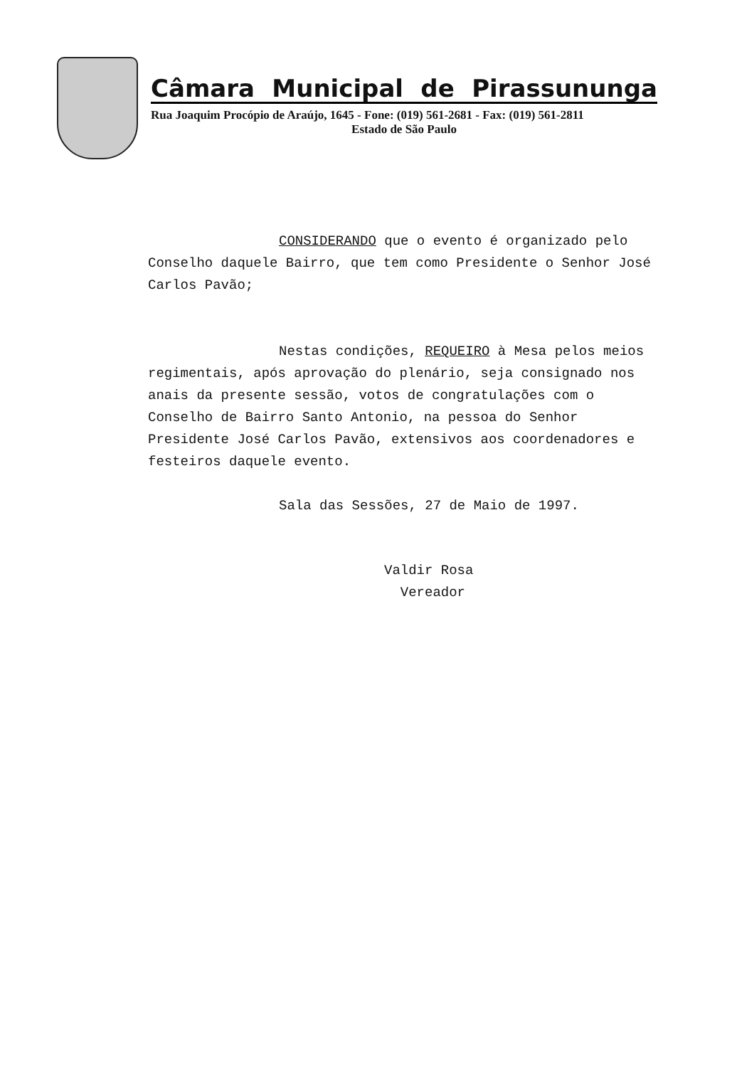Câmara Municipal de Pirassununga
Rua Joaquim Procópio de Araújo, 1645 - Fone: (019) 561-2681 - Fax: (019) 561-2811
Estado de São Paulo
CONSIDERANDO que o evento é organizado pelo Conselho daquele Bairro, que tem como Presidente o Senhor José Carlos Pavão;
Nestas condições, REQUEIRO à Mesa pelos meios regimentais, após aprovação do plenário, seja consignado nos anais da presente sessão, votos de congratulações com o Conselho de Bairro Santo Antonio, na pessoa do Senhor Presidente José Carlos Pavão, extensivos aos coordenadores e festeiros daquele evento.
Sala das Sessões, 27 de Maio de 1997.
Valdir Rosa
Vereador